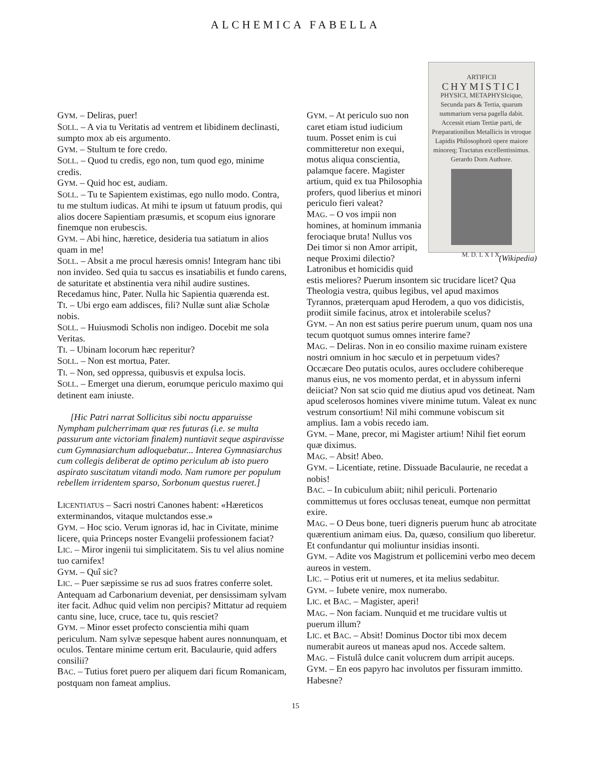ALCHEMICA FABELLA
GYM. – Deliras, puer!
SOLL. – A via tu Veritatis ad ventrem et libidinem declinasti, sumpto mox ab eis argumento.
GYM. – Stultum te fore credo.
SOLL. – Quod tu credis, ego non, tum quod ego, minime credis.
GYM. – Quid hoc est, audiam.
SOLL. – Tu te Sapientem existimas, ego nullo modo. Contra, tu me stultum iudicas. At mihi te ipsum ut fatuum prodis, qui alios docere Sapientiam præsumis, et scopum eius ignorare finemque non erubescis.
GYM. – Abi hinc, hæretice, desideria tua satiatum in alios quam in me!
SOLL. – Absit a me procul hæresis omnis! Integram hanc tibi non invideo. Sed quia tu saccus es insatiabilis et fundo carens, de saturitate et abstinentia vera nihil audire sustines. Recedamus hinc, Pater. Nulla hic Sapientia quærenda est.
TI. – Ubi ergo eam addisces, fili? Nullæ sunt aliæ Scholæ nobis.
SOLL. – Huiusmodi Scholis non indigeo. Docebit me sola Veritas.
TI. – Ubinam locorum hæc reperitur?
SOLL. – Non est mortua, Pater.
TI. – Non, sed oppressa, quibusvis et expulsa locis.
SOLL. – Emerget una dierum, eorumque periculo maximo qui detinent eam iniuste.
[Hic Patri narrat Sollicitus sibi noctu apparuisse Nympham pulcherrimam quæ res futuras (i.e. se multa passurum ante victoriam finalem) nuntiavit seque aspiravisse cum Gymnasiarchum adloquebatur... Interea Gymnasiarchus cum collegis deliberat de optimo periculum ab isto puero aspirato suscitatum vitandi modo. Nam rumore per populum rebellem irridentem sparso, Sorbonum questus rueret.]
LICENTIATUS – Sacri nostri Canones habent: «Hæreticos exterminandos, vitaque mulctandos esse.»
GYM. – Hoc scio. Verum ignoras id, hac in Civitate, minime licere, quia Princeps noster Evangelii professionem faciat?
LIC. – Miror ingenii tui simplicitatem. Sis tu vel alius nomine tuo carnifex!
GYM. – Quî sic?
LIC. – Puer sæpissime se rus ad suos fratres conferre solet. Antequam ad Carbonarium deveniat, per densissimam sylvam iter facit. Adhuc quid velim non percipis? Mittatur ad requiem cantu sine, luce, cruce, tace tu, quis resciet?
GYM. – Minor esset profecto conscientia mihi quam periculum. Nam sylvæ sepesque habent aures nonnunquam, et oculos. Tentare minime certum erit. Baculaurie, quid adfers consilii?
BAC. – Tutius foret puero per aliquem dari ficum Romanicam, postquam non fameat amplius.
ARTIFICII
CHYMISTICI
PHYSICI, METAPHYSIcique, Secunda pars & Tertia, quarum summarium versa pagella dabit.
Accessit etiam Tertiæ parti, de Præparationibus Metallicis in vtroque Lapidis Philosophorũ opere maiore minoreq; Tractatus excellentissimus.
Gerardo Dorn Authore.
M. D. L X I X.
(Wikipedia)
GYM. – At periculo suo non caret etiam istud iudicium tuum. Posset enim is cui committeretur non exequi, motus aliqua conscientia, palamque facere. Magister artium, quid ex tua Philosophia profers, quod liberius et minori periculo fieri valeat?
MAG. – O vos impii non homines, at hominum immania ferociaque bruta! Nullus vos Dei timor si non Amor arripit, neque Proximi dilectio? Latronibus et homicidis quid estis meliores? Puerum insontem sic trucidare licet? Qua Theologia vestra, quibus legibus, vel apud maximos Tyrannos, præterquam apud Herodem, a quo vos didicistis, prodiit simile facinus, atrox et intolerabile scelus?
GYM. – An non est satius perire puerum unum, quam nos una tecum quotquot sumus omnes interire fame?
MAG. – Deliras. Non in eo consilio maxime ruinam existere nostri omnium in hoc sæculo et in perpetuum vides? Occæcare Deo putatis oculos, aures occludere cohibereque manus eius, ne vos momento perdat, et in abyssum inferni deiiciat? Non sat scio quid me diutius apud vos detineat. Nam apud scelerosos homines vivere minime tutum. Valeat ex nunc vestrum consortium! Nil mihi commune vobiscum sit amplius. Iam a vobis recedo iam.
GYM. – Mane, precor, mi Magister artium! Nihil fiet eorum quæ diximus.
MAG. – Absit! Abeo.
GYM. – Licentiate, retine. Dissuade Baculaurie, ne recedat a nobis!
BAC. – In cubiculum abiit; nihil periculi. Portenario committemus ut fores occlusas teneat, eumque non permittat exire.
MAG. – O Deus bone, tueri digneris puerum hunc ab atrocitate quærentium animam eius. Da, quæso, consilium quo liberetur. Et confundantur qui moliuntur insidias insonti.
GYM. – Adite vos Magistrum et pollicemini verbo meo decem aureos in vestem.
LIC. – Potius erit ut numeres, et ita melius sedabitur.
GYM. – Iubete venire, mox numerabo.
LIC. et BAC. – Magister, aperi!
MAG. – Non faciam. Nunquid et me trucidare vultis ut puerum illum?
LIC. et BAC. – Absit! Dominus Doctor tibi mox decem numerabit aureos ut maneas apud nos. Accede saltem.
MAG. – Fistulâ dulce canit volucrem dum arripit auceps.
GYM. – En eos papyro hac involutos per fissuram immitto. Habesne?
15